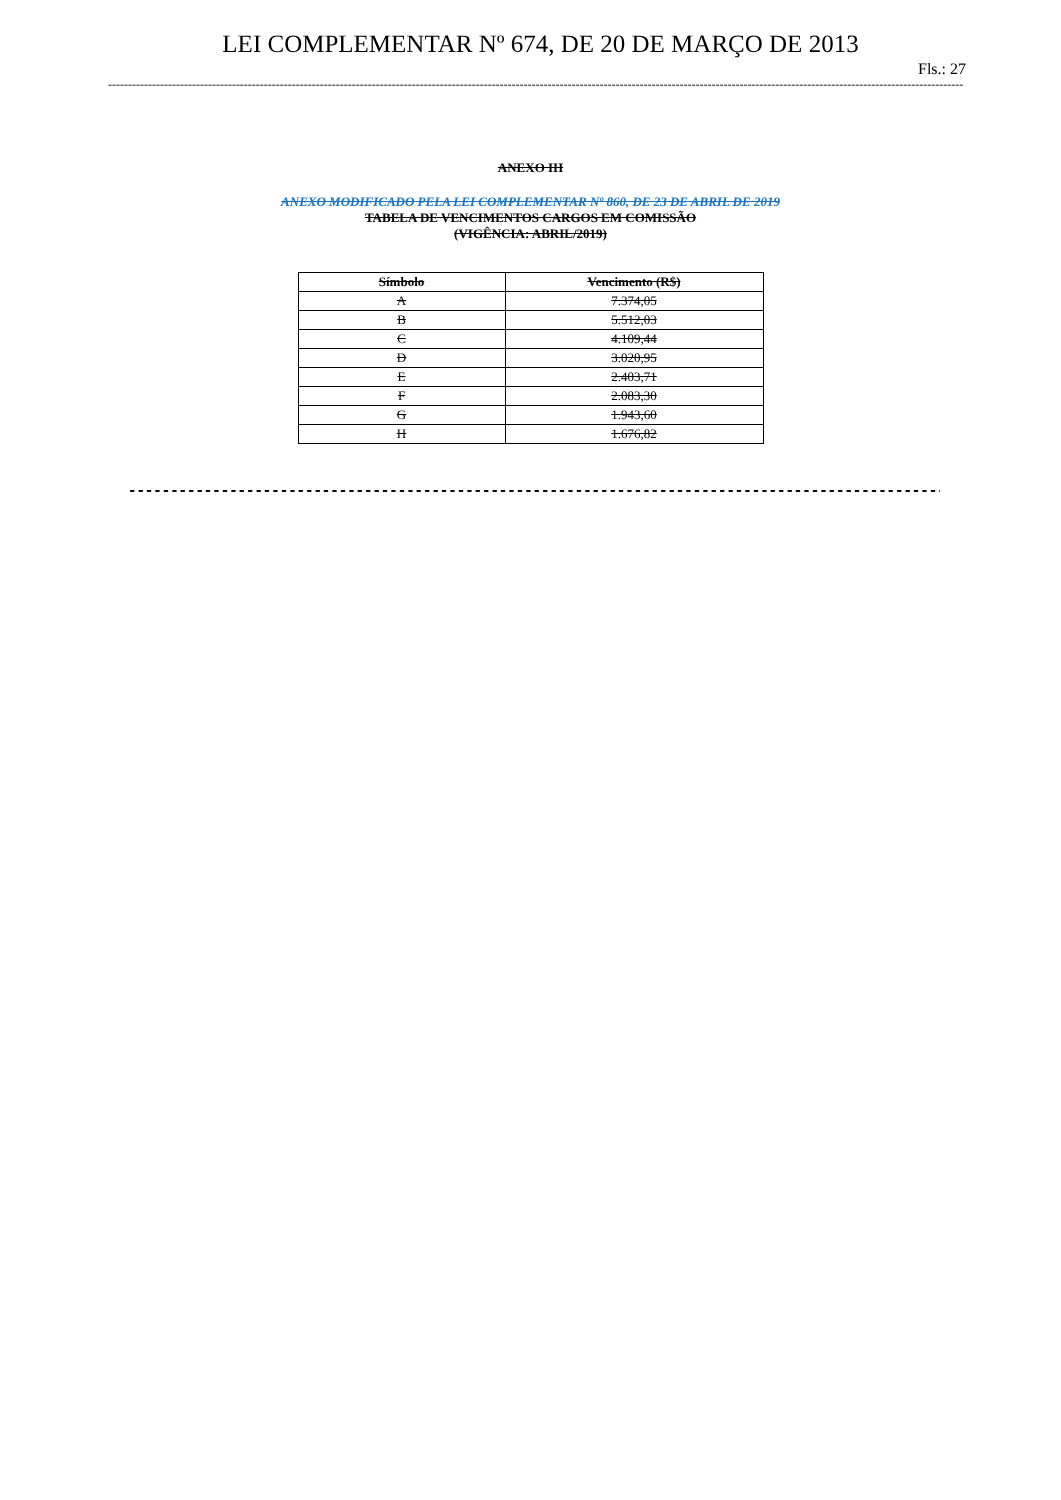LEI COMPLEMENTAR Nº 674, DE 20 DE MARÇO DE 2013
Fls.: 27
------------------------------------------------------------------------------------------------------------------------------------------------------------------------------------------------------------------------------------
ANEXO III
ANEXO MODIFICADO PELA LEI COMPLEMENTAR Nº 860, DE 23 DE ABRIL DE 2019
TABELA DE VENCIMENTOS CARGOS EM COMISSÃO
(VIGÊNCIA: ABRIL/2019)
| Símbolo | Vencimento (R$) |
| --- | --- |
| A | 7.374,05 |
| B | 5.512,03 |
| C | 4.109,44 |
| D | 3.020,95 |
| E | 2.403,71 |
| F | 2.083,30 |
| G | 1.943,60 |
| H | 1.676,82 |
------------------------------------------------------------------------------------------------------------